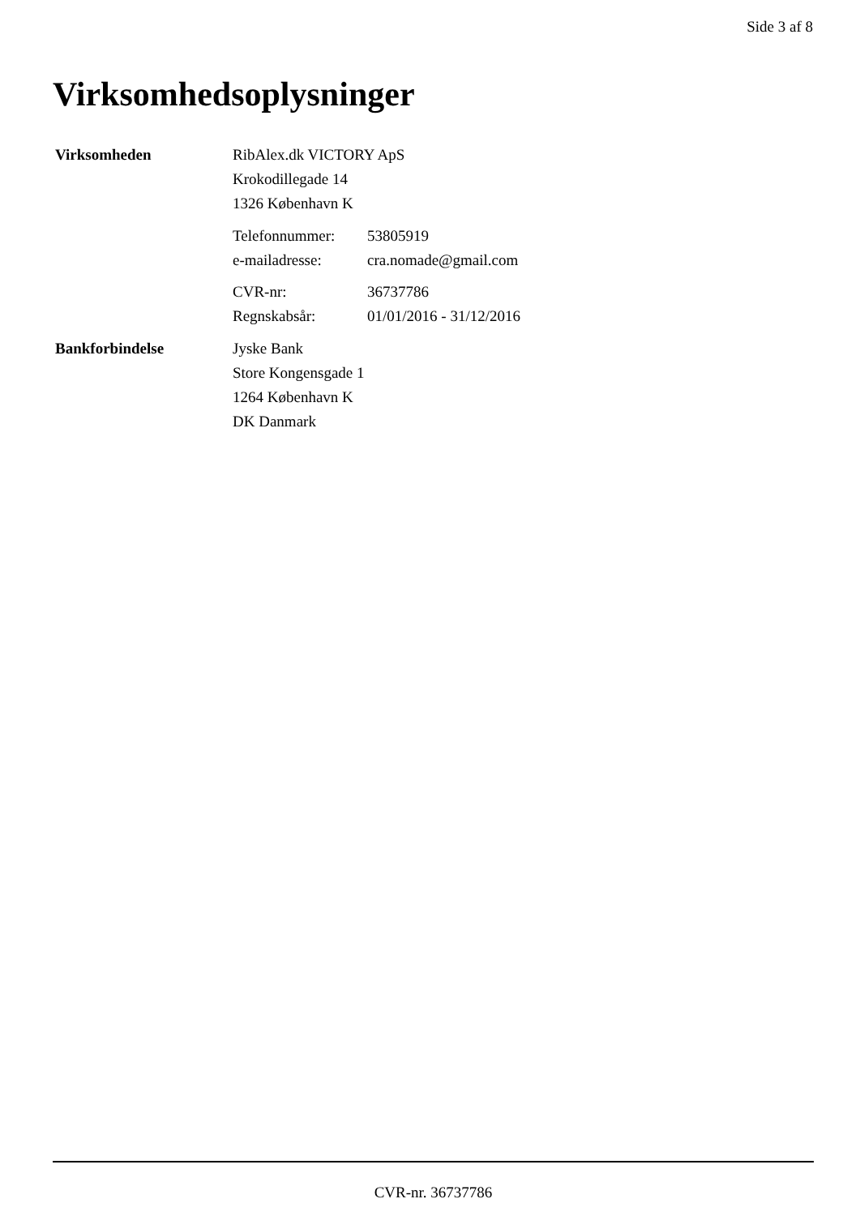Side 3 af 8
Virksomhedsoplysninger
| Virksomheden | RibAlex.dk VICTORY ApS Krokodillegade 14 1326 København K / Telefonnummer: / 53805919 / / e-mailadresse: / cra.nomade@gmail.com / / CVR-nr: / 36737786 / / Regnskabsår: / 01/01/2016 - 31/12/2016 / |
| Bankforbindelse | Jyske Bank Store Kongensgade 1 1264 København K DK Danmark |
CVR-nr. 36737786